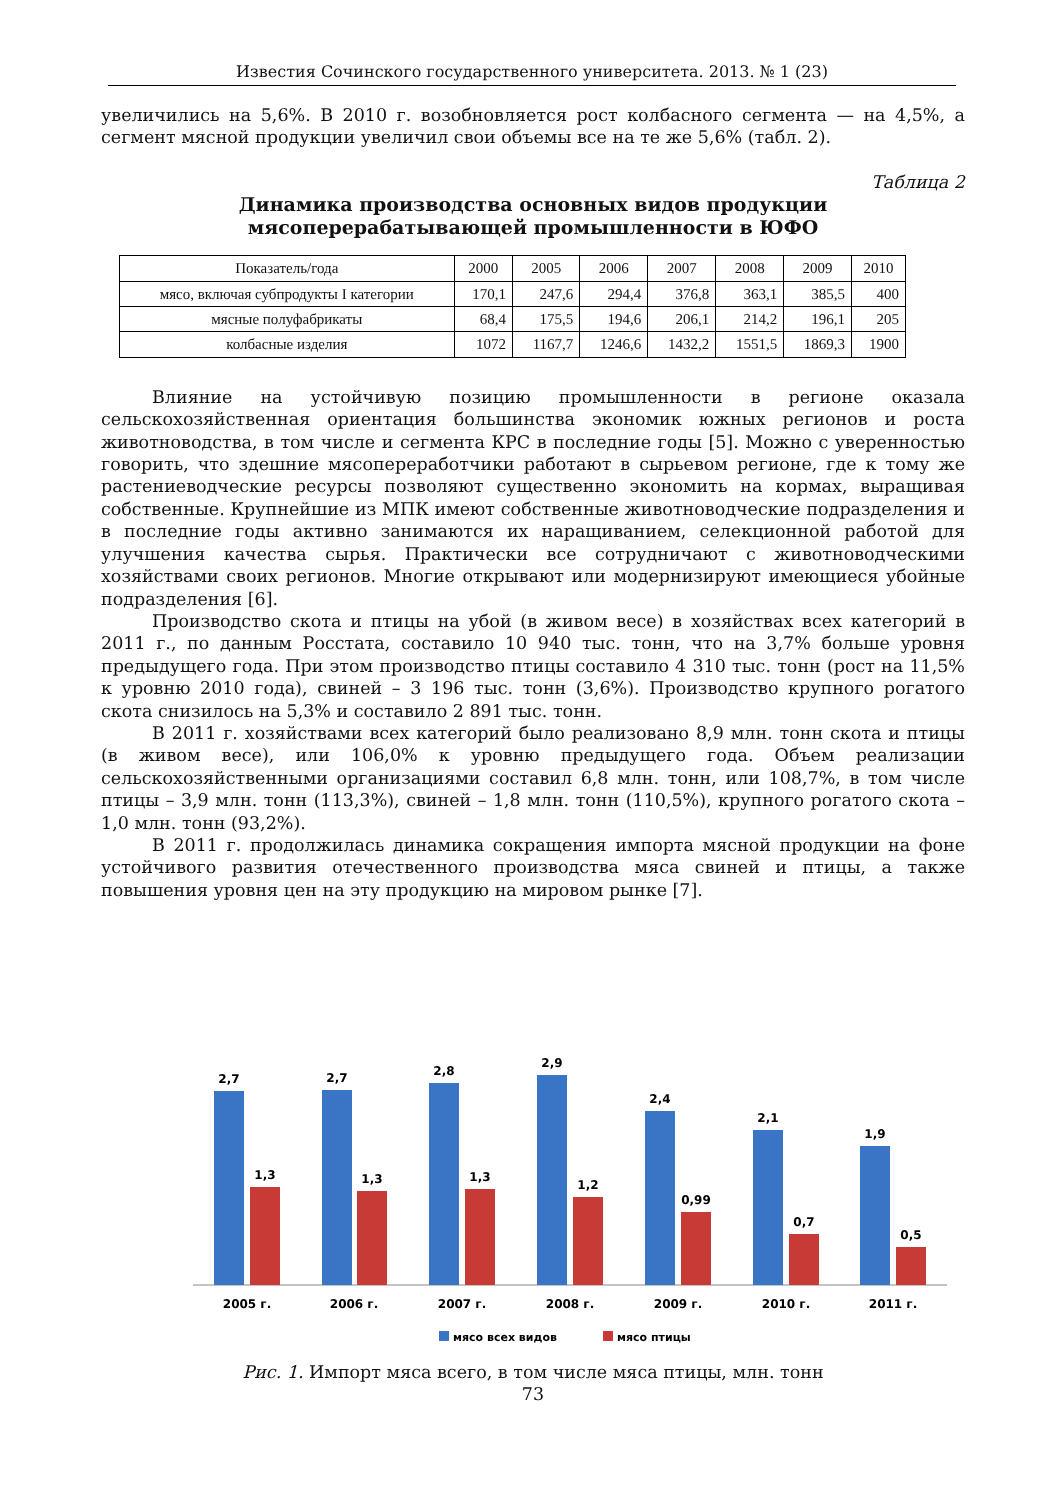Известия Сочинского государственного университета. 2013. № 1 (23)
увеличились на 5,6%. В 2010 г. возобновляется рост колбасного сегмента — на 4,5%, а сегмент мясной продукции увеличил свои объемы все на те же 5,6% (табл. 2).
Таблица 2
Динамика производства основных видов продукции
мясоперерабатывающей промышленности в ЮФО
| Показатель/года | 2000 | 2005 | 2006 | 2007 | 2008 | 2009 | 2010 |
| --- | --- | --- | --- | --- | --- | --- | --- |
| мясо, включая субпродукты I категории | 170,1 | 247,6 | 294,4 | 376,8 | 363,1 | 385,5 | 400 |
| мясные полуфабрикаты | 68,4 | 175,5 | 194,6 | 206,1 | 214,2 | 196,1 | 205 |
| колбасные изделия | 1072 | 1167,7 | 1246,6 | 1432,2 | 1551,5 | 1869,3 | 1900 |
Влияние на устойчивую позицию промышленности в регионе оказала сельскохозяйственная ориентация большинства экономик южных регионов и роста животноводства, в том числе и сегмента КРС в последние годы [5]. Можно с уверенностью говорить, что здешние мясопереработчики работают в сырьевом регионе, где к тому же растениеводческие ресурсы позволяют существенно экономить на кормах, выращивая собственные. Крупнейшие из МПК имеют собственные животноводческие подразделения и в последние годы активно занимаются их наращиванием, селекционной работой для улучшения качества сырья. Практически все сотрудничают с животноводческими хозяйствами своих регионов. Многие открывают или модернизируют имеющиеся убойные подразделения [6].
Производство скота и птицы на убой (в живом весе) в хозяйствах всех категорий в 2011 г., по данным Росстата, составило 10 940 тыс. тонн, что на 3,7% больше уровня предыдущего года. При этом производство птицы составило 4 310 тыс. тонн (рост на 11,5% к уровню 2010 года), свиней – 3 196 тыс. тонн (3,6%). Производство крупного рогатого скота снизилось на 5,3% и составило 2 891 тыс. тонн.
В 2011 г. хозяйствами всех категорий было реализовано 8,9 млн. тонн скота и птицы (в живом весе), или 106,0% к уровню предыдущего года. Объем реализации сельскохозяйственными организациями составил 6,8 млн. тонн, или 108,7%, в том числе птицы – 3,9 млн. тонн (113,3%), свиней – 1,8 млн. тонн (110,5%), крупного рогатого скота – 1,0 млн. тонн (93,2%).
В 2011 г. продолжилась динамика сокращения импорта мясной продукции на фоне устойчивого развития отечественного производства мяса свиней и птицы, а также повышения уровня цен на эту продукцию на мировом рынке [7].
2,7
1,3
2,7
1,3
2,8
1,3
2,9
1,2
2,4
0,99
2,1
0,7
1,9
0,5
2005 г.
2006 г.
2007 г.
2008 г.
2009 г.
2010 г.
2011 г.
мясо всех видов
мясо птицы
Рис. 1. Импорт мяса всего, в том числе мяса птицы, млн. тонн
73